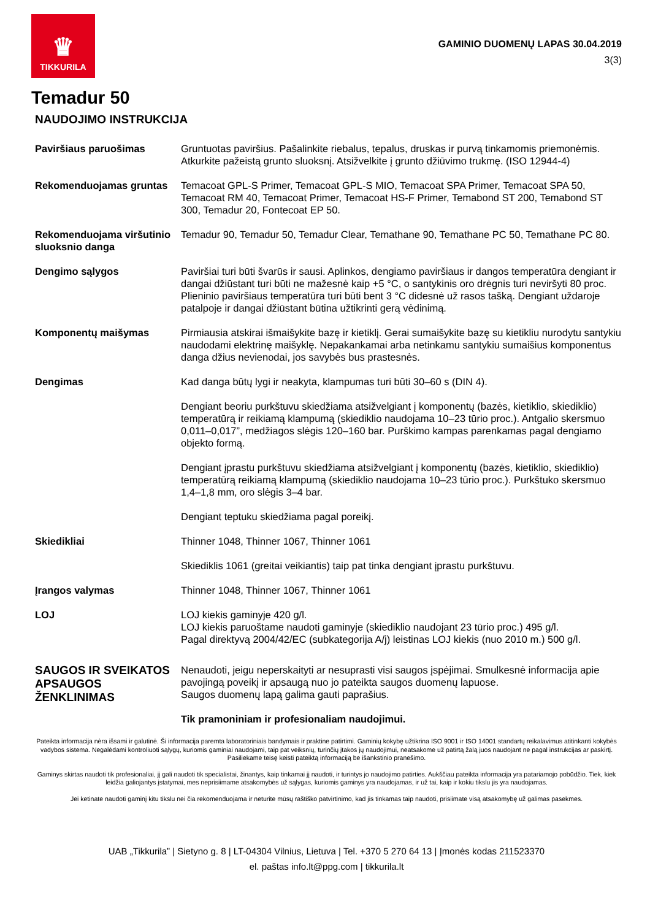♛
TIKKURILA
GAMINIO DUOMENŲ LAPAS 30.04.2019
3(3)
Temadur 50
NAUDOJIMO INSTRUKCIJA
Paviršiaus paruošimas Gruntuotas paviršius. Pašalinkite riebalus, tepalus, druskas ir purvą tinkamomis priemonėmis. Atkurkite pažeistą grunto sluoksnį. Atsižvelkite į grunto džiūvimo trukmę. (ISO 12944-4)
Rekomenduojamas gruntas Temacoat GPL-S Primer, Temacoat GPL-S MIO, Temacoat SPA Primer, Temacoat SPA 50, Temacoat RM 40, Temacoat Primer, Temacoat HS-F Primer, Temabond ST 200, Temabond ST 300, Temadur 20, Fontecoat EP 50.
Rekomenduojama viršutinio sluoksnio danga
Temadur 90, Temadur 50, Temadur Clear, Temathane 90, Temathane PC 50, Temathane PC 80.
Dengimo sąlygos Paviršiai turi būti švarūs ir sausi. Aplinkos, dengiamo paviršiaus ir dangos temperatūra dengiant ir dangai džiūstant turi būti ne mažesnė kaip +5 °C, o santykinis oro drėgnis turi neviršyti 80 proc. Plieninio paviršiaus temperatūra turi būti bent 3 °C didesnė už rasos tašką. Dengiant uždaroje patalpoje ir dangai džiūstant būtina užtikrinti gerą vėdinimą.
Komponentų maišymas Pirmiausia atskirai išmaišykite bazę ir kietiklį. Gerai sumaišykite bazę su kietikliu nurodytu santykiu naudodami elektrinę maišyklę. Nepakankamai arba netinkamu santykiu sumaišius komponentus danga džius nevienodai, jos savybės bus prastesnės.
Dengimas Kad danga būtų lygi ir neakyta, klampumas turi būti 30–60 s (DIN 4).
Dengiant beoriu purkštuvu skiedžiama atsižvelgiant į komponentų (bazės, kietiklio, skiediklio) temperatūrą ir reikiamą klampumą (skiediklio naudojama 10–23 tūrio proc.). Antgalio skersmuo 0,011–0,017”, medžiagos slėgis 120–160 bar. Purškimo kampas parenkamas pagal dengiamo objekto formą.
Dengiant įprastu purkštuvu skiedžiama atsižvelgiant į komponentų (bazės, kietiklio, skiediklio) temperatūrą reikiamą klampumą (skiediklio naudojama 10–23 tūrio proc.). Purkštuko skersmuo 1,4–1,8 mm, oro slėgis 3–4 bar.
Dengiant teptuku skiedžiama pagal poreikį.
Skiedikliai Thinner 1048, Thinner 1067, Thinner 1061
Skiediklis 1061 (greitai veikiantis) taip pat tinka dengiant įprastu purkštuvu.
Įrangos valymas Thinner 1048, Thinner 1067, Thinner 1061
LOJ LOJ kiekis gaminyje 420 g/l.
LOJ kiekis paruoštame naudoti gaminyje (skiediklio naudojant 23 tūrio proc.) 495 g/l.
Pagal direktyvą 2004/42/EC (subkategorija A/j) leistinas LOJ kiekis (nuo 2010 m.) 500 g/l.
SAUGOS IR SVEIKATOS APSAUGOS ŽENKLINIMAS
Nenaudoti, jeigu neperskaityti ar nesuprasti visi saugos įspėjimai. Smulkesnė informacija apie pavojingą poveikį ir apsaugą nuo jo pateikta saugos duomenų lapuose.
Saugos duomenų lapą galima gauti paprašius.
Tik pramoniniam ir profesionaliam naudojimui.
Pateikta informacija nėra išsami ir galutinė. Ši informacija paremta laboratoriniais bandymais ir praktine patirtimi. Gaminių kokybę užtikrina ISO 9001 ir ISO 14001 standartų reikalavimus atitinkanti kokybės vadybos sistema. Negalėdami kontroliuoti sąlygų, kuriomis gaminiai naudojami, taip pat veiksnių, turinčių įtakos jų naudojimui, neatsakome už patirtą žalą juos naudojant ne pagal instrukcijas ar paskirtį. Pasiliekame teisę keisti pateiktą informaciją be išankstinio pranešimo.
Gaminys skirtas naudoti tik profesionaliai, jį gali naudoti tik specialistai, žinantys, kaip tinkamai jį naudoti, ir turintys jo naudojimo patirties. Aukščiau pateikta informacija yra patariamojo pobūdžio. Tiek, kiek leidžia galiojantys įstatymai, mes neprisiimame atsakomybės už sąlygas, kuriomis gaminys yra naudojamas, ir už tai, kaip ir kokiu tikslu jis yra naudojamas.
Jei ketinate naudoti gaminį kitu tikslu nei čia rekomenduojama ir neturite mūsų raštiško patvirtinimo, kad jis tinkamas taip naudoti, prisiimate visą atsakomybę už galimas pasekmes.
UAB „Tikkurila” | Sietyno g. 8 | LT-04304 Vilnius, Lietuva | Tel. +370 5 270 64 13 | Įmonės kodas 211523370
el. paštas info.lt@ppg.com | tikkurila.lt